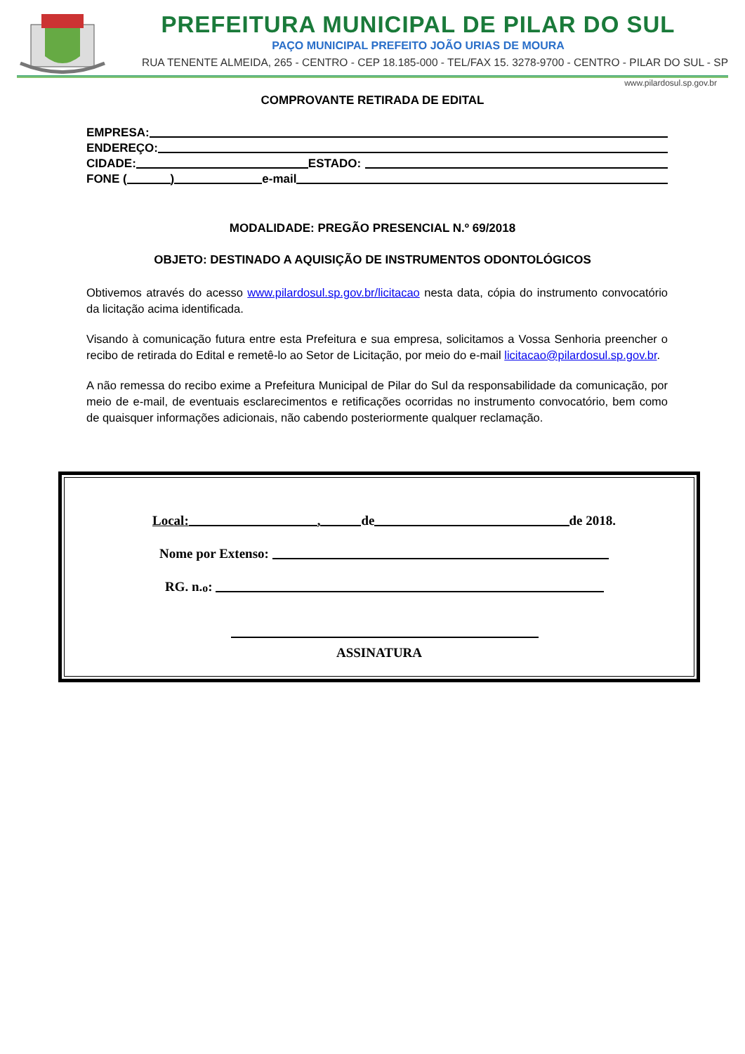PREFEITURA MUNICIPAL DE PILAR DO SUL
PAÇO MUNICIPAL PREFEITO JOÃO URIAS DE MOURA
RUA TENENTE ALMEIDA, 265 - CENTRO - CEP 18.185-000 - TEL/FAX 15. 3278-9700 - CENTRO - PILAR DO SUL - SP
www.pilardosul.sp.gov.br
COMPROVANTE RETIRADA DE EDITAL
EMPRESA:
ENDEREÇO:
CIDADE: ESTADO:
FONE ( ) e-mail
MODALIDADE: PREGÃO PRESENCIAL N.º 69/2018
OBJETO: DESTINADO A AQUISIÇÃO DE INSTRUMENTOS ODONTOLÓGICOS
Obtivemos através do acesso www.pilardosul.sp.gov.br/licitacao nesta data, cópia do instrumento convocatório da licitação acima identificada.
Visando à comunicação futura entre esta Prefeitura e sua empresa, solicitamos a Vossa Senhoria preencher o recibo de retirada do Edital e remetê-lo ao Setor de Licitação, por meio do e-mail licitacao@pilardosul.sp.gov.br.
A não remessa do recibo exime a Prefeitura Municipal de Pilar do Sul da responsabilidade da comunicação, por meio de e-mail, de eventuais esclarecimentos e retificações ocorridas no instrumento convocatório, bem como de quaisquer informações adicionais, não cabendo posteriormente qualquer reclamação.
Local: , de de 2018.
Nome por Extenso:
RG. n.<sup>o</sup>:
ASSINATURA